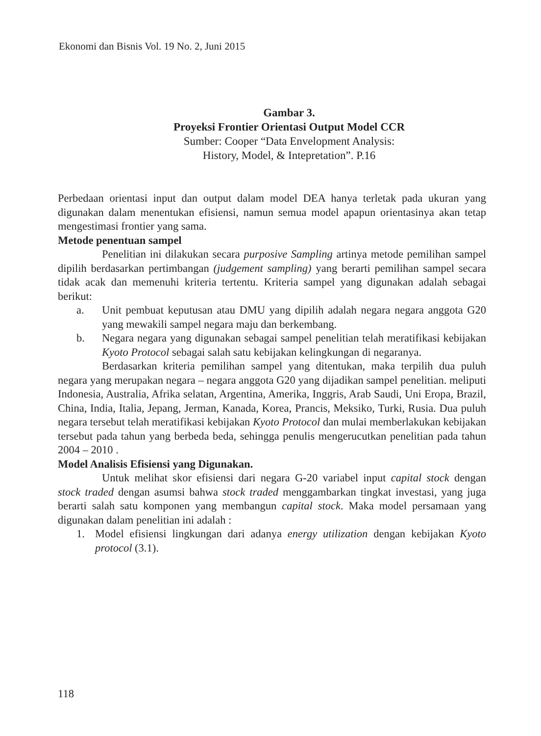Ekonomi dan Bisnis Vol. 19 No. 2, Juni 2015
Gambar 3.
Proyeksi Frontier Orientasi Output Model CCR
Sumber: Cooper “Data Envelopment Analysis:
History, Model, & Intepretation”. P.16
Perbedaan orientasi input dan output dalam model DEA hanya terletak pada ukuran yang digunakan dalam menentukan efisiensi, namun semua model apapun orientasinya akan tetap mengestimasi frontier yang sama.
Metode penentuan sampel
Penelitian ini dilakukan secara purposive Sampling artinya metode pemilihan sampel dipilih berdasarkan pertimbangan (judgement sampling) yang berarti pemilihan sampel secara tidak acak dan memenuhi kriteria tertentu. Kriteria sampel yang digunakan adalah sebagai berikut:
a. Unit pembuat keputusan atau DMU yang dipilih adalah negara negara anggota G20 yang mewakili sampel negara maju dan berkembang.
b. Negara negara yang digunakan sebagai sampel penelitian telah meratifikasi kebijakan Kyoto Protocol sebagai salah satu kebijakan kelingkungan di negaranya.
Berdasarkan kriteria pemilihan sampel yang ditentukan, maka terpilih dua puluh negara yang merupakan negara – negara anggota G20 yang dijadikan sampel penelitian. meliputi Indonesia, Australia, Afrika selatan, Argentina, Amerika, Inggris, Arab Saudi, Uni Eropa, Brazil, China, India, Italia, Jepang, Jerman, Kanada, Korea, Prancis, Meksiko, Turki, Rusia. Dua puluh negara tersebut telah meratifikasi kebijakan Kyoto Protocol dan mulai memberlakukan kebijakan tersebut pada tahun yang berbeda beda, sehingga penulis mengerucutkan penelitian pada tahun 2004 – 2010 .
Model Analisis Efisiensi yang Digunakan.
Untuk melihat skor efisiensi dari negara G-20 variabel input capital stock dengan stock traded dengan asumsi bahwa stock traded menggambarkan tingkat investasi, yang juga berarti salah satu komponen yang membangun capital stock. Maka model persamaan yang digunakan dalam penelitian ini adalah :
1. Model efisiensi lingkungan dari adanya energy utilization dengan kebijakan Kyoto protocol (3.1).
118